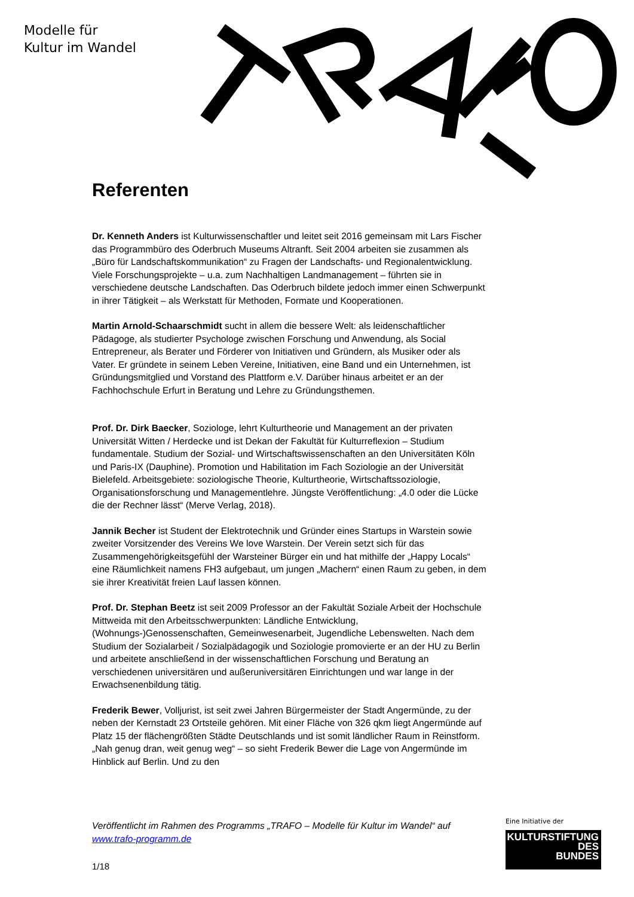Modelle für
Kultur im Wandel
Referenten
Dr. Kenneth Anders ist Kulturwissenschaftler und leitet seit 2016 gemeinsam mit Lars Fischer das Programmbüro des Oderbruch Museums Altranft. Seit 2004 arbeiten sie zusammen als „Büro für Landschaftskommunikation“ zu Fragen der Landschafts- und Regionalentwicklung. Viele Forschungsprojekte – u.a. zum Nachhaltigen Landmanagement – führten sie in verschiedene deutsche Landschaften. Das Oderbruch bildete jedoch immer einen Schwerpunkt in ihrer Tätigkeit – als Werkstatt für Methoden, Formate und Kooperationen.
Martin Arnold-Schaarschmidt sucht in allem die bessere Welt: als leidenschaftlicher Pädagoge, als studierter Psychologe zwischen Forschung und Anwendung, als Social Entrepreneur, als Berater und Förderer von Initiativen und Gründern, als Musiker oder als Vater. Er gründete in seinem Leben Vereine, Initiativen, eine Band und ein Unternehmen, ist Gründungsmitglied und Vorstand des Plattform e.V. Darüber hinaus arbeitet er an der Fachhochschule Erfurt in Beratung und Lehre zu Gründungsthemen.
Prof. Dr. Dirk Baecker, Soziologe, lehrt Kulturtheorie und Management an der privaten Universität Witten / Herdecke und ist Dekan der Fakultät für Kulturreflexion – Studium fundamentale. Studium der Sozial- und Wirtschaftswissenschaften an den Universitäten Köln und Paris-IX (Dauphine). Promotion und Habilitation im Fach Soziologie an der Universität Bielefeld. Arbeitsgebiete: soziologische Theorie, Kulturtheorie, Wirtschaftssoziologie, Organisationsforschung und Managementlehre. Jüngste Veröffentlichung: „4.0 oder die Lücke die der Rechner lässt“ (Merve Verlag, 2018).
Jannik Becher ist Student der Elektrotechnik und Gründer eines Startups in Warstein sowie zweiter Vorsitzender des Vereins We love Warstein. Der Verein setzt sich für das Zusammengehörigkeitsgefühl der Warsteiner Bürger ein und hat mithilfe der „Happy Locals“ eine Räumlichkeit namens FH3 aufgebaut, um jungen „Machern“ einen Raum zu geben, in dem sie ihrer Kreativität freien Lauf lassen können.
Prof. Dr. Stephan Beetz ist seit 2009 Professor an der Fakultät Soziale Arbeit der Hochschule Mittweida mit den Arbeitsschwerpunkten: Ländliche Entwicklung, (Wohnungs-)Genossenschaften, Gemeinwesenarbeit, Jugendliche Lebenswelten. Nach dem Studium der Sozialarbeit / Sozialpädagogik und Soziologie promovierte er an der HU zu Berlin und arbeitete anschließend in der wissenschaftlichen Forschung und Beratung an verschiedenen universitären und außeruniversitären Einrichtungen und war lange in der Erwachsenenbildung tätig.
Frederik Bewer, Volljurist, ist seit zwei Jahren Bürgermeister der Stadt Angermünde, zu der neben der Kernstadt 23 Ortsteile gehören. Mit einer Fläche von 326 qkm liegt Angermünde auf Platz 15 der flächengrößten Städte Deutschlands und ist somit ländlicher Raum in Reinstform. „Nah genug dran, weit genug weg“ – so sieht Frederik Bewer die Lage von Angermünde im Hinblick auf Berlin. Und zu den
Veröffentlicht im Rahmen des Programms „TRAFO – Modelle für Kultur im Wandel“ auf www.trafo-programm.de
1/18
Eine Initiative der
KULTURSTIFTUNG
DES
BUNDES